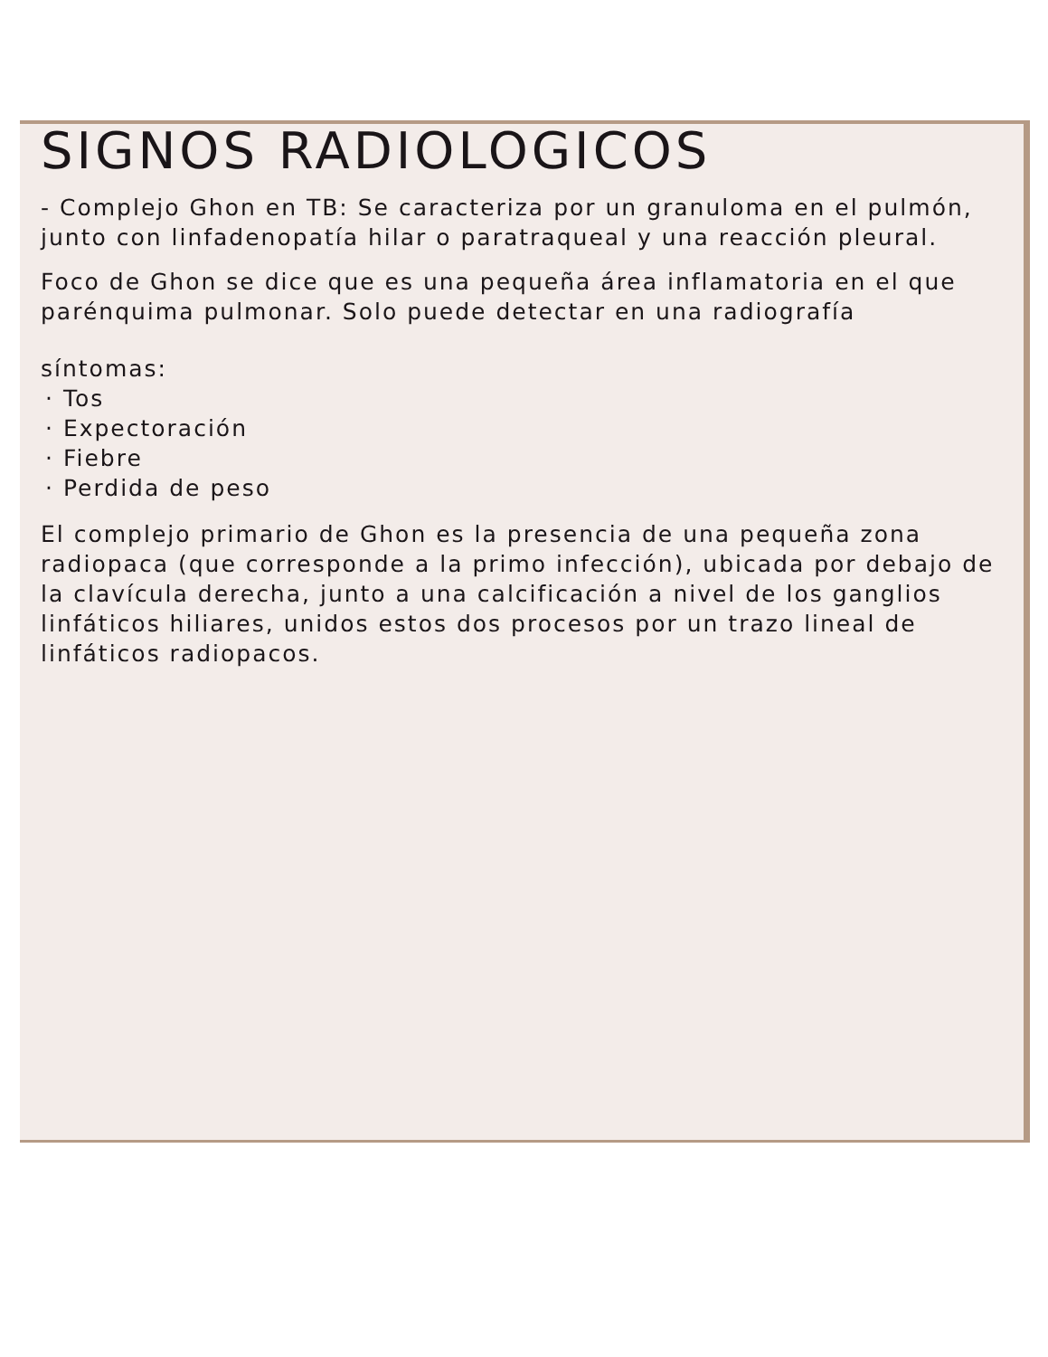SIGNOS RADIOLOGICOS
- Complejo Ghon en TB: Se caracteriza por un granuloma en el pulmón, junto con linfadenopatía hilar o paratraqueal y una reacción pleural.
Foco de Ghon se dice que es una pequeña área inflamatoria en el que parénquima pulmonar. Solo puede detectar en una radiografía
síntomas:
· Tos
· Expectoración
· Fiebre
· Perdida de peso
El complejo primario de Ghon es la presencia de una pequeña zona radiopaca (que corresponde a la primo infección), ubicada por debajo de la clavícula derecha, junto a una calcificación a nivel de los ganglios linfáticos hiliares, unidos estos dos procesos por un trazo lineal de linfáticos radiopacos.